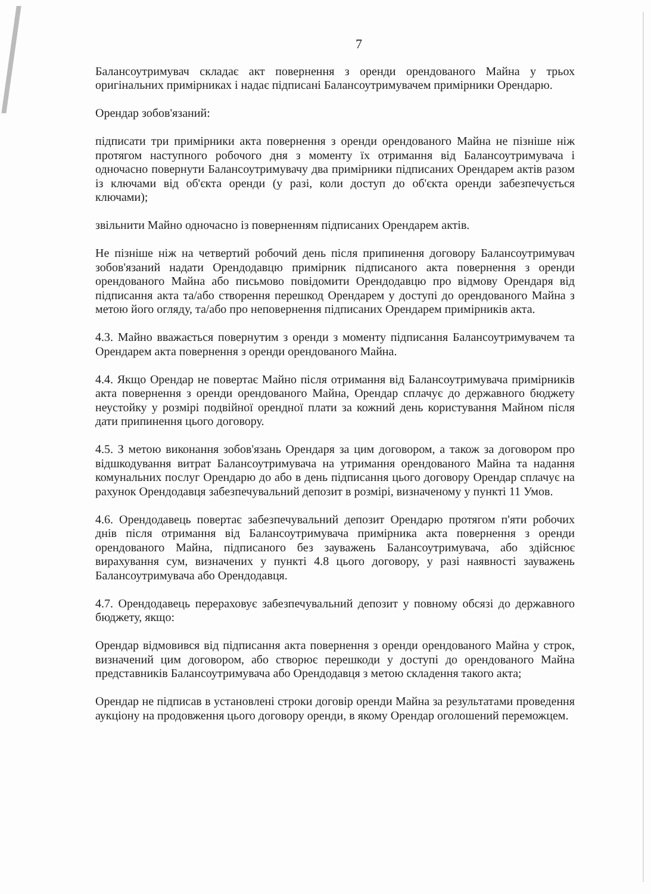7
Балансоутримувач складає акт повернення з оренди орендованого Майна у трьох оригінальних примірниках і надає підписані Балансоутримувачем примірники Орендарю.
Орендар зобов'язаний:
підписати три примірники акта повернення з оренди орендованого Майна не пізніше ніж протягом наступного робочого дня з моменту їх отримання від Балансоутримувача і одночасно повернути Балансоутримувачу два примірники підписаних Орендарем актів разом із ключами від об'єкта оренди (у разі, коли доступ до об'єкта оренди забезпечується ключами);
звільнити Майно одночасно із поверненням підписаних Орендарем актів.
Не пізніше ніж на четвертий робочий день після припинення договору Балансоутримувач зобов'язаний надати Орендодавцю примірник підписаного акта повернення з оренди орендованого Майна або письмово повідомити Орендодавцю про відмову Орендаря від підписання акта та/або створення перешкод Орендарем у доступі до орендованого Майна з метою його огляду, та/або про неповернення підписаних Орендарем примірників акта.
4.3. Майно вважається повернутим з оренди з моменту підписання Балансоутримувачем та Орендарем акта повернення з оренди орендованого Майна.
4.4. Якщо Орендар не повертає Майно після отримання від Балансоутримувача примірників акта повернення з оренди орендованого Майна, Орендар сплачує до державного бюджету неустойку у розмірі подвійної орендної плати за кожний день користування Майном після дати припинення цього договору.
4.5. З метою виконання зобов'язань Орендаря за цим договором, а також за договором про відшкодування витрат Балансоутримувача на утримання орендованого Майна та надання комунальних послуг Орендарю до або в день підписання цього договору Орендар сплачує на рахунок Орендодавця забезпечувальний депозит в розмірі, визначеному у пункті 11 Умов.
4.6. Орендодавець повертає забезпечувальний депозит Орендарю протягом п'яти робочих днів після отримання від Балансоутримувача примірника акта повернення з оренди орендованого Майна, підписаного без зауважень Балансоутримувача, або здійснює вирахування сум, визначених у пункті 4.8 цього договору, у разі наявності зауважень Балансоутримувача або Орендодавця.
4.7. Орендодавець перераховує забезпечувальний депозит у повному обсязі до державного бюджету, якщо:
Орендар відмовився від підписання акта повернення з оренди орендованого Майна у строк, визначений цим договором, або створює перешкоди у доступі до орендованого Майна представників Балансоутримувача або Орендодавця з метою складення такого акта;
Орендар не підписав в установлені строки договір оренди Майна за результатами проведення аукціону на продовження цього договору оренди, в якому Орендар оголошений переможцем.